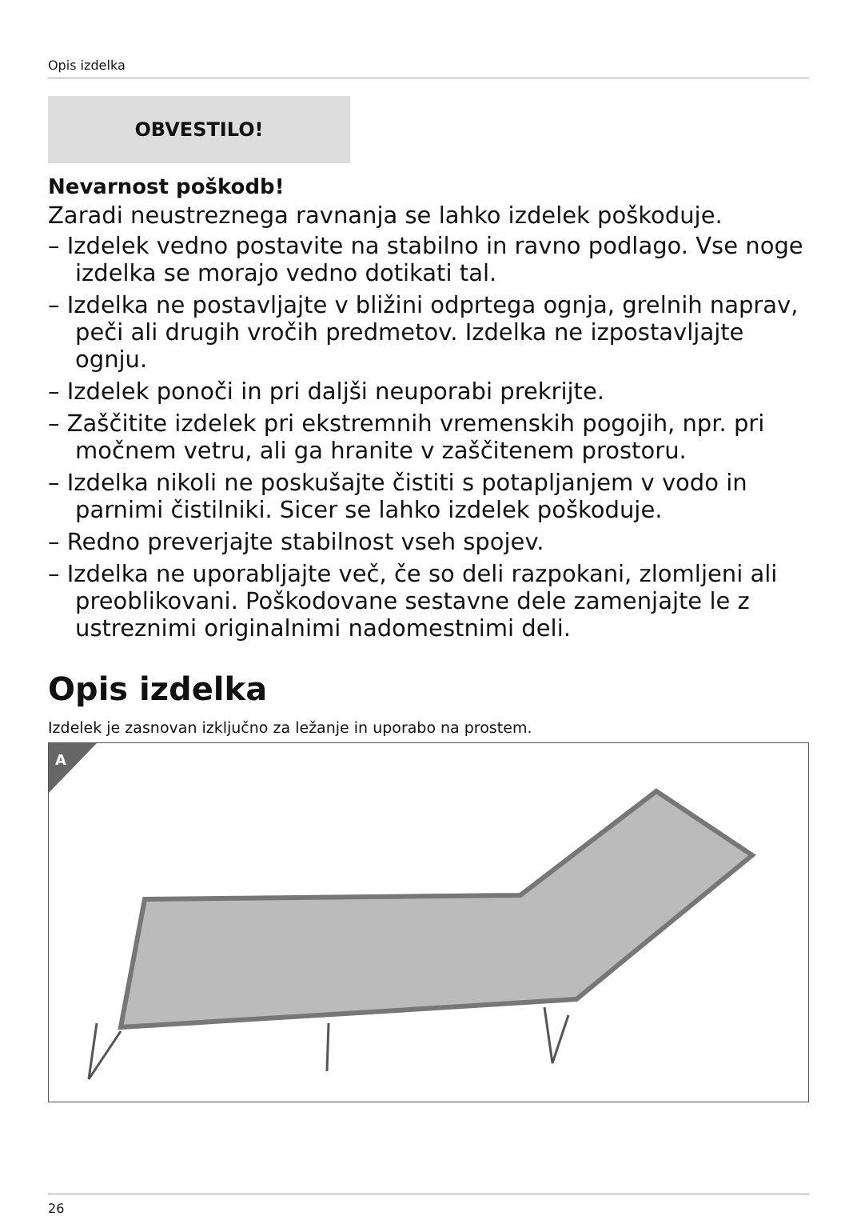Opis izdelka
OBVESTILO!
Nevarnost poškodb!
Zaradi neustreznega ravnanja se lahko izdelek poškoduje.
– Izdelek vedno postavite na stabilno in ravno podlago. Vse noge izdelka se morajo vedno dotikati tal.
– Izdelka ne postavljajte v bližini odprtega ognja, grelnih naprav, peči ali drugih vročih predmetov. Izdelka ne izpostavljajte ognju.
– Izdelek ponoči in pri daljši neuporabi prekrijte.
– Zaščitite izdelek pri ekstremnih vremenskih pogojih, npr. pri močnem vetru, ali ga hranite v zaščitenem prostoru.
– Izdelka nikoli ne poskušajte čistiti s potapljanjem v vodo in parnimi čistilniki. Sicer se lahko izdelek poškoduje.
– Redno preverjajte stabilnost vseh spojev.
– Izdelka ne uporabljajte več, če so deli razpokani, zlomljeni ali preoblikovani. Poškodovane sestavne dele zamenjajte le z ustreznimi originalnimi nadomestnimi deli.
Opis izdelka
Izdelek je zasnovan izključno za ležanje in uporabo na prostem.
A
26